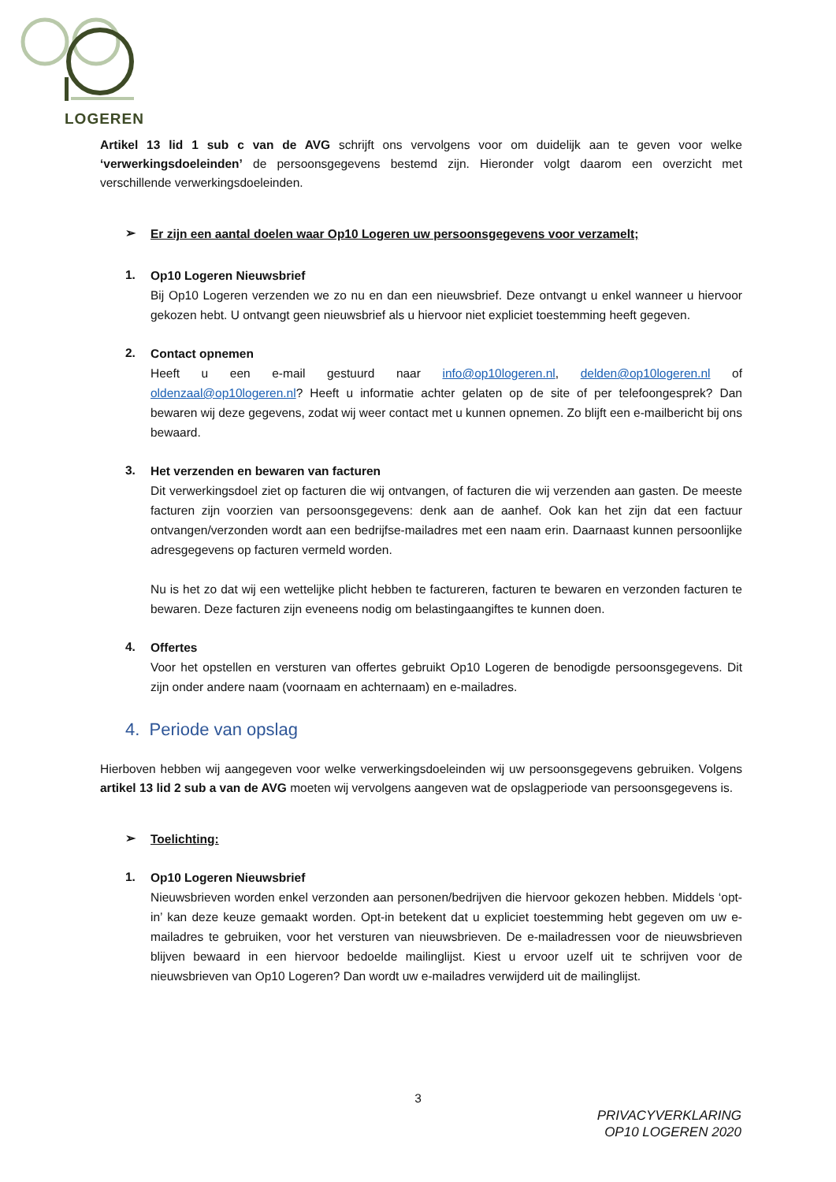LOGEREN
Artikel 13 lid 1 sub c van de AVG schrijft ons vervolgens voor om duidelijk aan te geven voor welke ‘verwerkingsdoeleinden’ de persoonsgegevens bestemd zijn. Hieronder volgt daarom een overzicht met verschillende verwerkingsdoeleinden.
➢
Er zijn een aantal doelen waar Op10 Logeren uw persoonsgegevens voor verzamelt;
1.
Op10 Logeren Nieuwsbrief
Bij Op10 Logeren verzenden we zo nu en dan een nieuwsbrief. Deze ontvangt u enkel wanneer u hiervoor gekozen hebt. U ontvangt geen nieuwsbrief als u hiervoor niet expliciet toestemming heeft gegeven.
2.
Contact opnemen
Heeft u een e-mail gestuurd naar info@op10logeren.nl, delden@op10logeren.nl of oldenzaal@op10logeren.nl? Heeft u informatie achter gelaten op de site of per telefoongesprek? Dan bewaren wij deze gegevens, zodat wij weer contact met u kunnen opnemen. Zo blijft een e-mailbericht bij ons bewaard.
3.
Het verzenden en bewaren van facturen
Dit verwerkingsdoel ziet op facturen die wij ontvangen, of facturen die wij verzenden aan gasten. De meeste facturen zijn voorzien van persoonsgegevens: denk aan de aanhef. Ook kan het zijn dat een factuur ontvangen/verzonden wordt aan een bedrijfse-mailadres met een naam erin. Daarnaast kunnen persoonlijke adresgegevens op facturen vermeld worden.
Nu is het zo dat wij een wettelijke plicht hebben te factureren, facturen te bewaren en verzonden facturen te bewaren. Deze facturen zijn eveneens nodig om belastingaangiftes te kunnen doen.
4.
Offertes
Voor het opstellen en versturen van offertes gebruikt Op10 Logeren de benodigde persoonsgegevens. Dit zijn onder andere naam (voornaam en achternaam) en e-mailadres.
4. Periode van opslag
Hierboven hebben wij aangegeven voor welke verwerkingsdoeleinden wij uw persoonsgegevens gebruiken. Volgens artikel 13 lid 2 sub a van de AVG moeten wij vervolgens aangeven wat de opslagperiode van persoonsgegevens is.
➢
Toelichting:
1.
Op10 Logeren Nieuwsbrief
Nieuwsbrieven worden enkel verzonden aan personen/bedrijven die hiervoor gekozen hebben. Middels ‘opt-in’ kan deze keuze gemaakt worden. Opt-in betekent dat u expliciet toestemming hebt gegeven om uw e-mailadres te gebruiken, voor het versturen van nieuwsbrieven. De e-mailadressen voor de nieuwsbrieven blijven bewaard in een hiervoor bedoelde mailinglijst. Kiest u ervoor uzelf uit te schrijven voor de nieuwsbrieven van Op10 Logeren? Dan wordt uw e-mailadres verwijderd uit de mailinglijst.
3
PRIVACYVERKLARING
OP10 LOGEREN 2020